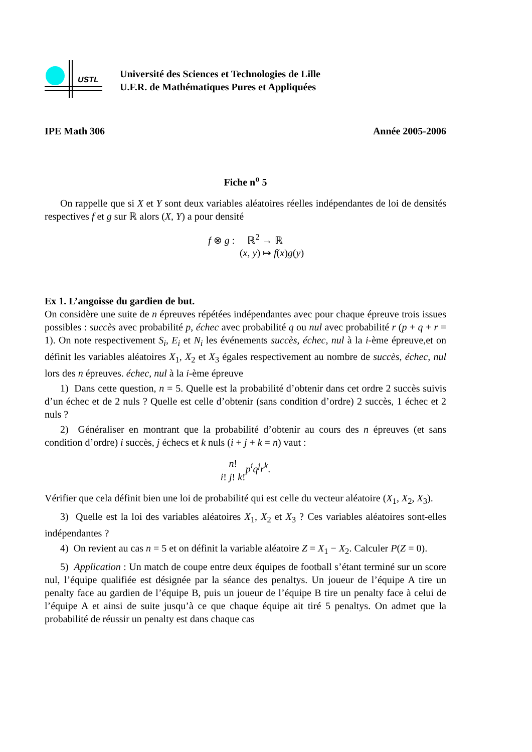USTL
Université des Sciences et Technologies de Lille
U.F.R. de Mathématiques Pures et Appliquées
IPE Math 306 Année 2005-2006
Fiche n<sup>o</sup> 5
On rappelle que si X et Y sont deux variables aléatoires réelles indépendantes de loi de densités respectives f et g sur ℝ alors (X, Y) a pour densité
f ⊗ g : ℝ<sup>2</sup> → ℝ
(x, y) ↦ f(x)g(y)
Ex 1. L’angoisse du gardien de but.
On considère une suite de n épreuves répétées indépendantes avec pour chaque épreuve trois issues possibles : succès avec probabilité p, échec avec probabilité q ou nul avec probabilité r (p + q + r = 1). On note respectivement S<sub>i</sub>, E<sub>i</sub> et N<sub>i</sub> les événements succès, échec, nul à la i-ème épreuve,et on définit les variables aléatoires X<sub>1</sub>, X<sub>2</sub> et X<sub>3</sub> égales respectivement au nombre de succès, échec, nul lors des n épreuves. échec, nul à la i-ème épreuve
1) Dans cette question, n = 5. Quelle est la probabilité d’obtenir dans cet ordre 2 succès suivis d’un échec et de 2 nuls ? Quelle est celle d’obtenir (sans condition d’ordre) 2 succès, 1 échec et 2 nuls ?
2) Généraliser en montrant que la probabilité d’obtenir au cours des n épreuves (et sans condition d’ordre) i succès, j échecs et k nuls (i + j + k = n) vaut :
n! i! j! k!p<sup>i</sup>q<sup>j</sup>r<sup>k</sup>.
Vérifier que cela définit bien une loi de probabilité qui est celle du vecteur aléatoire (X<sub>1</sub>, X<sub>2</sub>, X<sub>3</sub>).
3) Quelle est la loi des variables aléatoires X<sub>1</sub>, X<sub>2</sub> et X<sub>3</sub> ? Ces variables aléatoires sont-elles indépendantes ?
4) On revient au cas n = 5 et on définit la variable aléatoire Z = X<sub>1</sub> − X<sub>2</sub>. Calculer P(Z = 0).
5) Application : Un match de coupe entre deux équipes de football s’étant terminé sur un score nul, l’équipe qualifiée est désignée par la séance des penaltys. Un joueur de l’équipe A tire un penalty face au gardien de l’équipe B, puis un joueur de l’équipe B tire un penalty face à celui de l’équipe A et ainsi de suite jusqu’à ce que chaque équipe ait tiré 5 penaltys. On admet que la probabilité de réussir un penalty est dans chaque cas